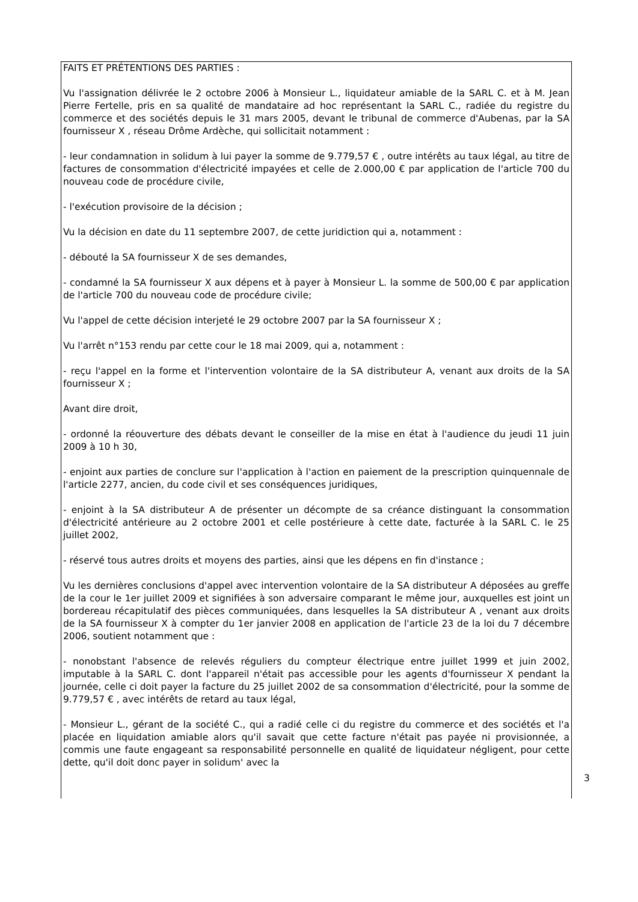FAITS ET PRÉTENTIONS DES PARTIES :
Vu l'assignation délivrée le 2 octobre 2006 à Monsieur L., liquidateur amiable de la SARL C. et à M. Jean Pierre Fertelle, pris en sa qualité de mandataire ad hoc représentant la SARL C., radiée du registre du commerce et des sociétés depuis le 31 mars 2005, devant le tribunal de commerce d'Aubenas, par la SA fournisseur X , réseau Drôme Ardèche, qui sollicitait notamment :
- leur condamnation in solidum à lui payer la somme de 9.779,57 € , outre intérêts au taux légal, au titre de factures de consommation d'électricité impayées et celle de 2.000,00 € par application de l'article 700 du nouveau code de procédure civile,
- l'exécution provisoire de la décision ;
Vu la décision en date du 11 septembre 2007, de cette juridiction qui a, notamment :
- débouté la SA fournisseur X de ses demandes,
- condamné la SA fournisseur X aux dépens et à payer à Monsieur L. la somme de 500,00 € par application de l'article 700 du nouveau code de procédure civile;
Vu l'appel de cette décision interjeté le 29 octobre 2007 par la SA fournisseur X ;
Vu l'arrêt n°153 rendu par cette cour le 18 mai 2009, qui a, notamment :
- reçu l'appel en la forme et l'intervention volontaire de la SA distributeur A, venant aux droits de la SA fournisseur X ;
Avant dire droit,
- ordonné la réouverture des débats devant le conseiller de la mise en état à l'audience du jeudi 11 juin 2009 à 10 h 30,
- enjoint aux parties de conclure sur l'application à l'action en paiement de la prescription quinquennale de l'article 2277, ancien, du code civil et ses conséquences juridiques,
- enjoint à la SA distributeur A de présenter un décompte de sa créance distinguant la consommation d'électricité antérieure au 2 octobre 2001 et celle postérieure à cette date, facturée à la SARL C. le 25 juillet 2002,
- réservé tous autres droits et moyens des parties, ainsi que les dépens en fin d'instance ;
Vu les dernières conclusions d'appel avec intervention volontaire de la SA distributeur A déposées au greffe de la cour le 1er juillet 2009 et signifiées à son adversaire comparant le même jour, auxquelles est joint un bordereau récapitulatif des pièces communiquées, dans lesquelles la SA distributeur A , venant aux droits de la SA fournisseur X à compter du 1er janvier 2008 en application de l'article 23 de la loi du 7 décembre 2006, soutient notamment que :
- nonobstant l'absence de relevés réguliers du compteur électrique entre juillet 1999 et juin 2002, imputable à la SARL C. dont l'appareil n'était pas accessible pour les agents d'fournisseur X pendant la journée, celle ci doit payer la facture du 25 juillet 2002 de sa consommation d'électricité, pour la somme de 9.779,57 € , avec intérêts de retard au taux légal,
- Monsieur L., gérant de la société C., qui a radié celle ci du registre du commerce et des sociétés et l'a placée en liquidation amiable alors qu'il savait que cette facture n'était pas payée ni provisionnée, a commis une faute engageant sa responsabilité personnelle en qualité de liquidateur négligent, pour cette dette, qu'il doit donc payer in solidum' avec la
3